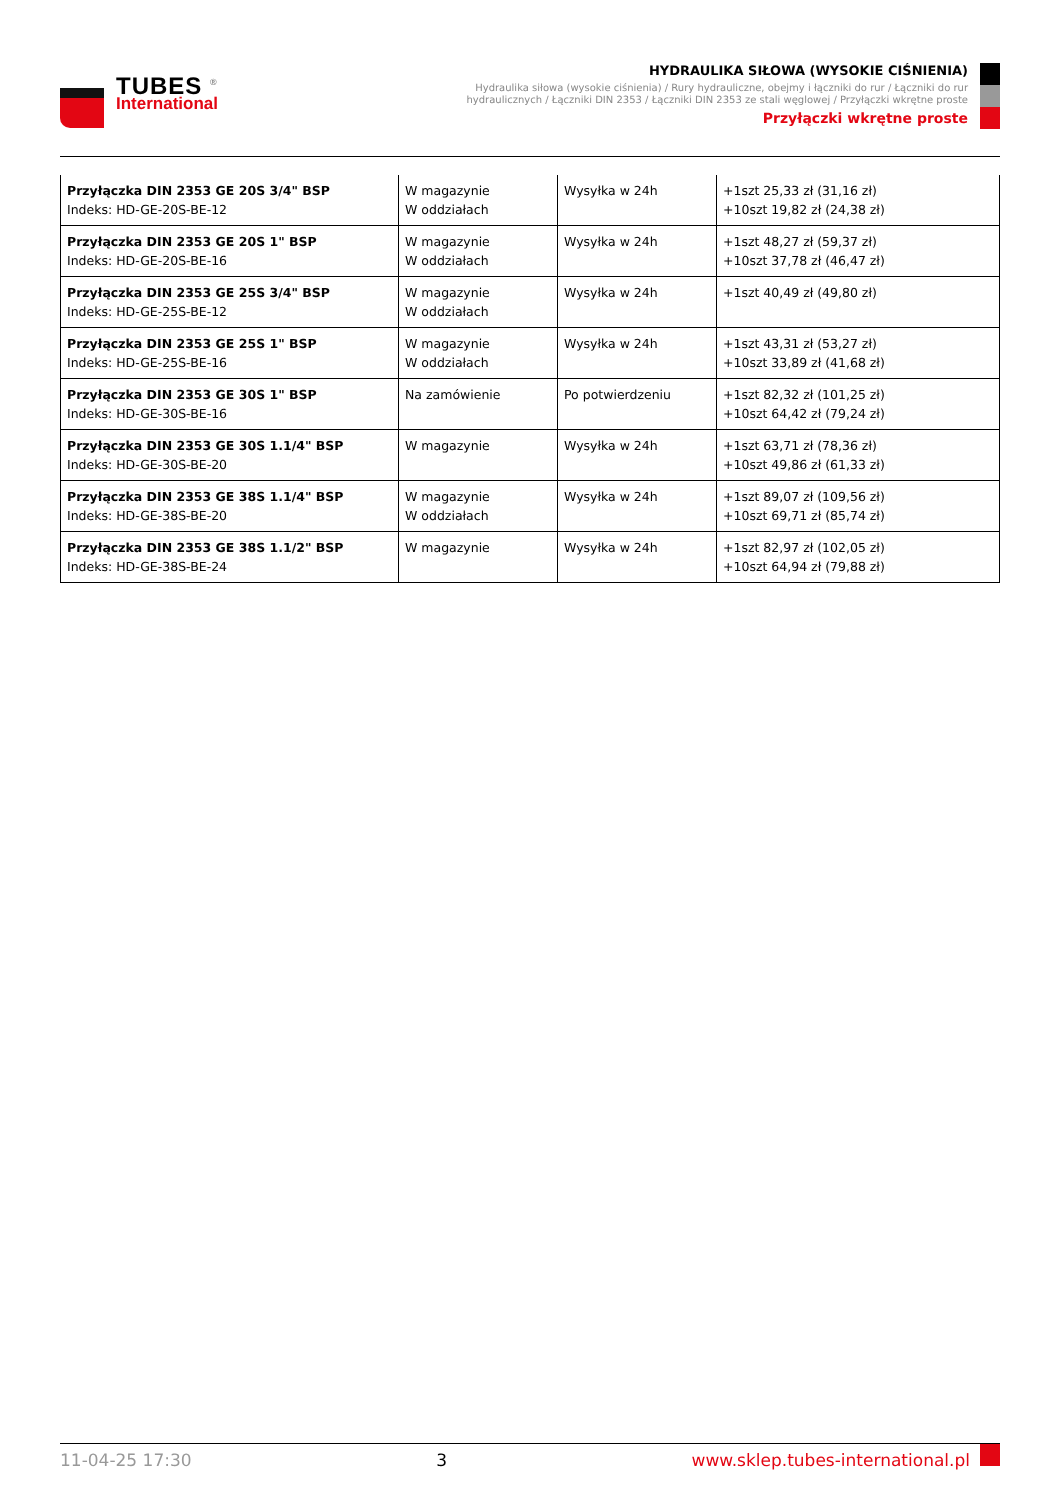TUBES <sup>®</sup>
International
HYDRAULIKA SIŁOWA (WYSOKIE CIŚNIENIA)
Hydraulika siłowa (wysokie ciśnienia) / Rury hydrauliczne, obejmy i łączniki do rur / Łączniki do rur hydraulicznych / Łączniki DIN 2353 / Łączniki DIN 2353 ze stali węglowej / Przyłączki wkrętne proste
Przyłączki wkrętne proste
| Przyłączka DIN 2353 GE 20S 3/4" BSP Indeks: HD-GE-20S-BE-12 | W magazynie W oddziałach | Wysyłka w 24h | +1szt 25,33 zł (31,16 zł) +10szt 19,82 zł (24,38 zł) |
| Przyłączka DIN 2353 GE 20S 1" BSP Indeks: HD-GE-20S-BE-16 | W magazynie W oddziałach | Wysyłka w 24h | +1szt 48,27 zł (59,37 zł) +10szt 37,78 zł (46,47 zł) |
| Przyłączka DIN 2353 GE 25S 3/4" BSP Indeks: HD-GE-25S-BE-12 | W magazynie W oddziałach | Wysyłka w 24h | +1szt 40,49 zł (49,80 zł) |
| Przyłączka DIN 2353 GE 25S 1" BSP Indeks: HD-GE-25S-BE-16 | W magazynie W oddziałach | Wysyłka w 24h | +1szt 43,31 zł (53,27 zł) +10szt 33,89 zł (41,68 zł) |
| Przyłączka DIN 2353 GE 30S 1" BSP Indeks: HD-GE-30S-BE-16 | Na zamówienie | Po potwierdzeniu | +1szt 82,32 zł (101,25 zł) +10szt 64,42 zł (79,24 zł) |
| Przyłączka DIN 2353 GE 30S 1.1/4" BSP Indeks: HD-GE-30S-BE-20 | W magazynie | Wysyłka w 24h | +1szt 63,71 zł (78,36 zł) +10szt 49,86 zł (61,33 zł) |
| Przyłączka DIN 2353 GE 38S 1.1/4" BSP Indeks: HD-GE-38S-BE-20 | W magazynie W oddziałach | Wysyłka w 24h | +1szt 89,07 zł (109,56 zł) +10szt 69,71 zł (85,74 zł) |
| Przyłączka DIN 2353 GE 38S 1.1/2" BSP Indeks: HD-GE-38S-BE-24 | W magazynie | Wysyłka w 24h | +1szt 82,97 zł (102,05 zł) +10szt 64,94 zł (79,88 zł) |
11-04-25 17:30 3 www.sklep.tubes-international.pl